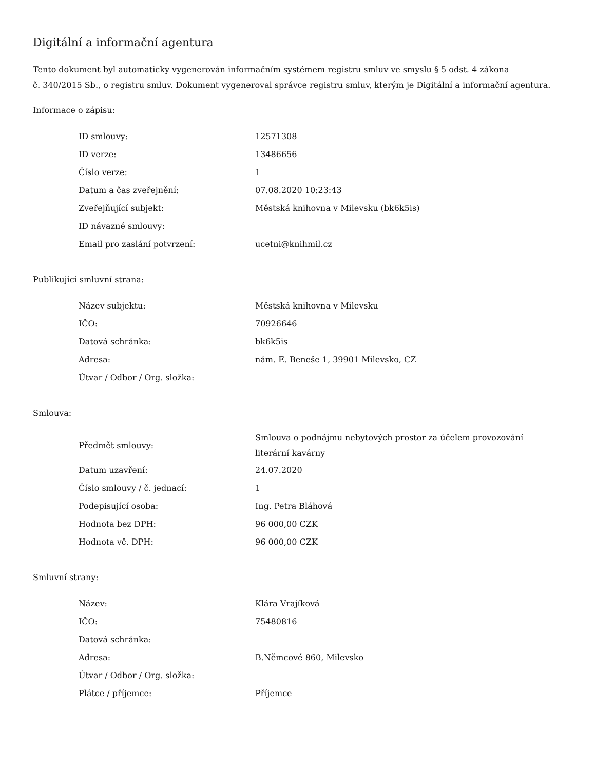Digitální a informační agentura
Tento dokument byl automaticky vygenerován informačním systémem registru smluv ve smyslu § 5 odst. 4 zákona
č. 340/2015 Sb., o registru smluv. Dokument vygeneroval správce registru smluv, kterým je Digitální a informační agentura.
Informace o zápisu:
| ID smlouvy: | 12571308 |
| ID verze: | 13486656 |
| Číslo verze: | 1 |
| Datum a čas zveřejnění: | 07.08.2020 10:23:43 |
| Zveřejňující subjekt: | Městská knihovna v Milevsku (bk6k5is) |
| ID návazné smlouvy: | |
| Email pro zaslání potvrzení: | ucetni@knihmil.cz |
Publikující smluvní strana:
| Název subjektu: | Městská knihovna v Milevsku |
| IČO: | 70926646 |
| Datová schránka: | bk6k5is |
| Adresa: | nám. E. Beneše 1, 39901 Milevsko, CZ |
| Útvar / Odbor / Org. složka: | |
Smlouva:
| Předmět smlouvy: | Smlouva o podnájmu nebytových prostor za účelem provozování literární kavárny |
| Datum uzavření: | 24.07.2020 |
| Číslo smlouvy / č. jednací: | 1 |
| Podepisující osoba: | Ing. Petra Bláhová |
| Hodnota bez DPH: | 96 000,00 CZK |
| Hodnota vč. DPH: | 96 000,00 CZK |
Smluvní strany:
| Název: | Klára Vrajíková |
| IČO: | 75480816 |
| Datová schránka: | |
| Adresa: | B.Němcové 860, Milevsko |
| Útvar / Odbor / Org. složka: | |
| Plátce / příjemce: | Příjemce |